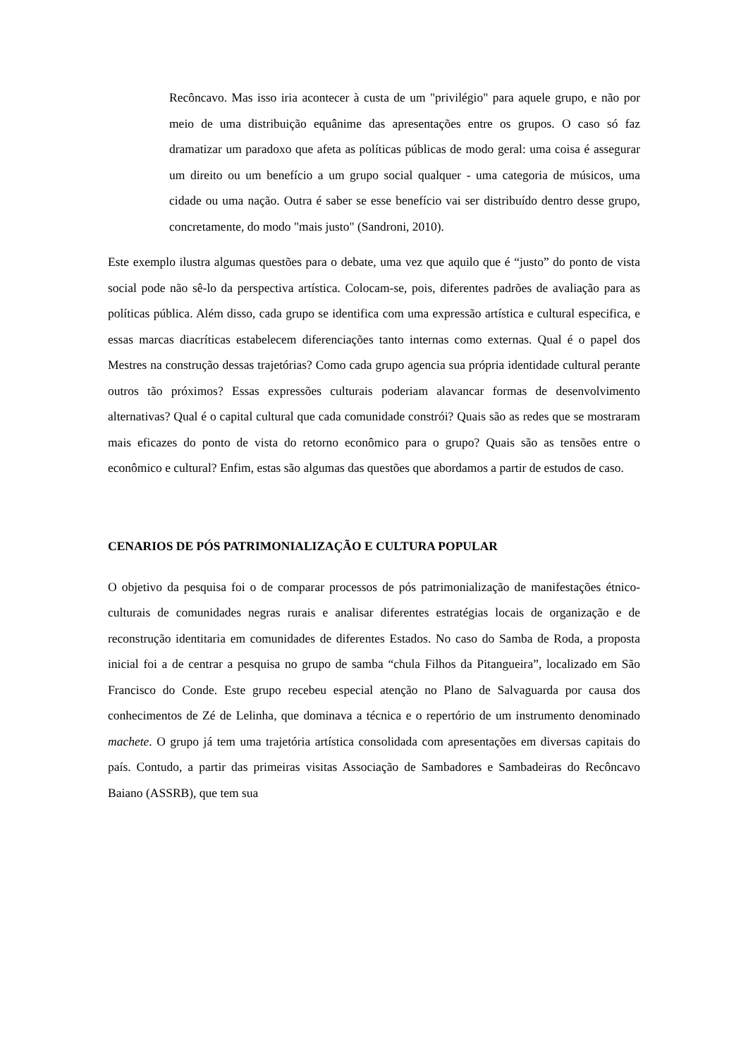Recôncavo. Mas isso iria acontecer à custa de um "privilégio" para aquele grupo, e não por meio de uma distribuição equânime das apresentações entre os grupos. O caso só faz dramatizar um paradoxo que afeta as políticas públicas de modo geral: uma coisa é assegurar um direito ou um benefício a um grupo social qualquer - uma categoria de músicos, uma cidade ou uma nação. Outra é saber se esse benefício vai ser distribuído dentro desse grupo, concretamente, do modo "mais justo" (Sandroni, 2010).
Este exemplo ilustra algumas questões para o debate, uma vez que aquilo que é “justo” do ponto de vista social pode não sê-lo da perspectiva artística. Colocam-se, pois, diferentes padrões de avaliação para as políticas pública. Além disso, cada grupo se identifica com uma expressão artística e cultural especifica, e essas marcas diacríticas estabelecem diferenciações tanto internas como externas. Qual é o papel dos Mestres na construção dessas trajetórias? Como cada grupo agencia sua própria identidade cultural perante outros tão próximos? Essas expressões culturais poderiam alavancar formas de desenvolvimento alternativas? Qual é o capital cultural que cada comunidade constrói? Quais são as redes que se mostraram mais eficazes do ponto de vista do retorno econômico para o grupo? Quais são as tensões entre o econômico e cultural? Enfim, estas são algumas das questões que abordamos a partir de estudos de caso.
CENARIOS DE PÓS PATRIMONIALIZAÇÃO E CULTURA POPULAR
O objetivo da pesquisa foi o de comparar processos de pós patrimonialização de manifestações étnico-culturais de comunidades negras rurais e analisar diferentes estratégias locais de organização e de reconstrução identitaria em comunidades de diferentes Estados. No caso do Samba de Roda, a proposta inicial foi a de centrar a pesquisa no grupo de samba “chula Filhos da Pitangueira”, localizado em São Francisco do Conde. Este grupo recebeu especial atenção no Plano de Salvaguarda por causa dos conhecimentos de Zé de Lelinha, que dominava a técnica e o repertório de um instrumento denominado machete. O grupo já tem uma trajetória artística consolidada com apresentações em diversas capitais do país. Contudo, a partir das primeiras visitas Associação de Sambadores e Sambadeiras do Recôncavo Baiano (ASSRB), que tem sua